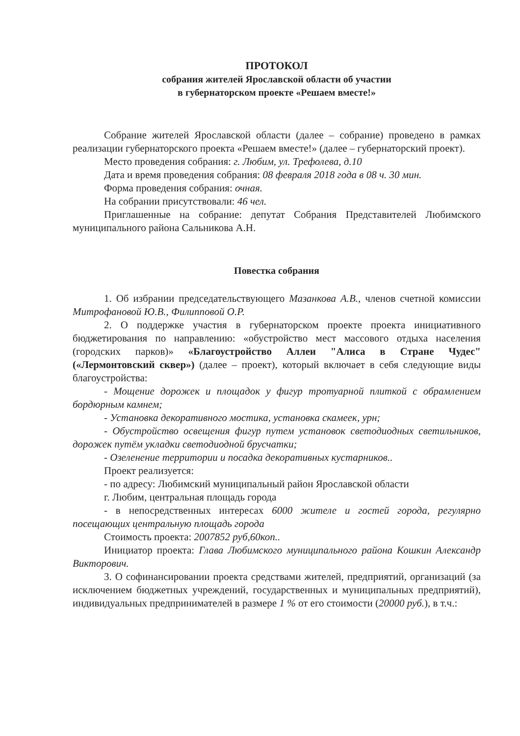ПРОТОКОЛ
собрания жителей Ярославской области об участии
в губернаторском проекте «Решаем вместе!»
Собрание жителей Ярославской области (далее – собрание) проведено в рамках реализации губернаторского проекта «Решаем вместе!» (далее – губернаторский проект).
Место проведения собрания: г. Любим, ул. Трефолева, д.10
Дата и время проведения собрания: 08 февраля 2018 года в 08 ч. 30 мин.
Форма проведения собрания: очная.
На собрании присутствовали: 46 чел.
Приглашенные на собрание: депутат Собрания Представителей Любимского муниципального района Сальникова А.Н.
Повестка собрания
1. Об избрании председательствующего Мазанкова А.В., членов счетной комиссии Митрофановой Ю.В., Филипповой О.Р.
2. О поддержке участия в губернаторском проекте проекта инициативного бюджетирования по направлению: «обустройство мест массового отдыха населения (городских парков)» «Благоустройство Аллеи "Алиса в Стране Чудес" («Лермонтовский сквер») (далее – проект), который включает в себя следующие виды благоустройства:
- Мощение дорожек и площадок у фигур тротуарной плиткой с обрамлением бордюрным камнем;
- Установка декоративного мостика, установка скамеек, урн;
- Обустройство освещения фигур путем установок светодиодных светильников, дорожек путём укладки светодиодной брусчатки;
- Озеленение территории и посадка декоративных кустарников..
Проект реализуется:
- по адресу: Любимский муниципальный район Ярославской области
г. Любим, центральная площадь города
- в непосредственных интересах 6000 жителе и гостей города, регулярно посещающих центральную площадь города
Стоимость проекта: 2007852 руб,60коп..
Инициатор проекта: Глава Любимского муниципального района Кошкин Александр Викторович.
3. О софинансировании проекта средствами жителей, предприятий, организаций (за исключением бюджетных учреждений, государственных и муниципальных предприятий), индивидуальных предпринимателей в размере 1 % от его стоимости (20000 руб.), в т.ч.: